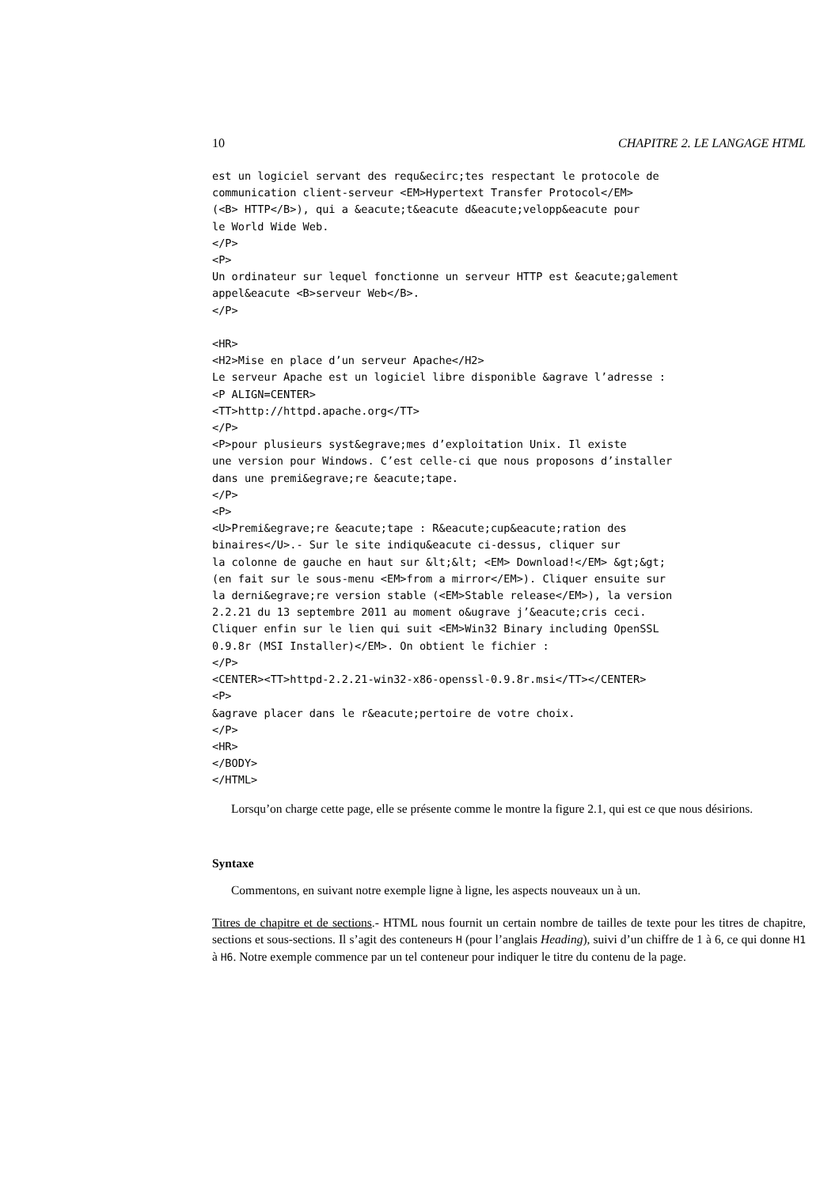10 CHAPITRE 2. LE LANGAGE HTML
est un logiciel servant des requ&ecirc;tes respectant le protocole de
communication client-serveur <EM>Hypertext Transfer Protocol</EM>
(<B> HTTP</B>), qui a &eacute;t&eacute d&eacute;velopp&eacute pour
le World Wide Web.
</P>
<P>
Un ordinateur sur lequel fonctionne un serveur HTTP est &eacute;galement
appel&eacute <B>serveur Web</B>.
</P>

<HR>
<H2>Mise en place d’un serveur Apache</H2>
Le serveur Apache est un logiciel libre disponible &agrave l’adresse :
<P ALIGN=CENTER>
<TT>http://httpd.apache.org</TT>
</P>
<P>pour plusieurs syst&egrave;mes d’exploitation Unix. Il existe
une version pour Windows. C’est celle-ci que nous proposons d’installer
dans une premi&egrave;re &eacute;tape.
</P>
<P>
<U>Premi&egrave;re &eacute;tape : R&eacute;cup&eacute;ration des
binaires</U>.- Sur le site indiqu&eacute ci-dessus, cliquer sur
la colonne de gauche en haut sur &lt;&lt; <EM> Download!</EM> &gt;&gt;
(en fait sur le sous-menu <EM>from a mirror</EM>). Cliquer ensuite sur
la derni&egrave;re version stable (<EM>Stable release</EM>), la version
2.2.21 du 13 septembre 2011 au moment o&ugrave j’&eacute;cris ceci.
Cliquer enfin sur le lien qui suit <EM>Win32 Binary including OpenSSL
0.9.8r (MSI Installer)</EM>. On obtient le fichier :
</P>
<CENTER><TT>httpd-2.2.21-win32-x86-openssl-0.9.8r.msi</TT></CENTER>
<P>
&agrave placer dans le r&eacute;pertoire de votre choix.
</P>
<HR>
</BODY>
</HTML>
Lorsqu’on charge cette page, elle se présente comme le montre la figure 2.1, qui est ce que nous désirions.
Syntaxe
Commentons, en suivant notre exemple ligne à ligne, les aspects nouveaux un à un.
Titres de chapitre et de sections.- HTML nous fournit un certain nombre de tailles de texte pour les titres de chapitre, sections et sous-sections. Il s’agit des conteneurs H (pour l’anglais Heading), suivi d’un chiffre de 1 à 6, ce qui donne H1 à H6. Notre exemple commence par un tel conteneur pour indiquer le titre du contenu de la page.